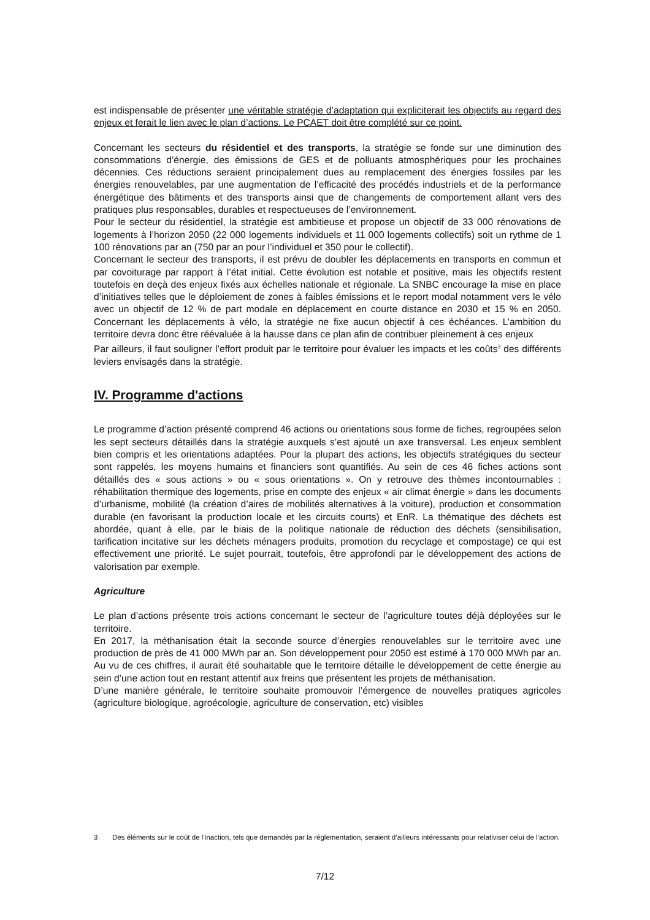est indispensable de présenter une véritable stratégie d’adaptation qui expliciterait les objectifs au regard des enjeux et ferait le lien avec le plan d’actions. Le PCAET doit être complété sur ce point.
Concernant les secteurs du résidentiel et des transports, la stratégie se fonde sur une diminution des consommations d’énergie, des émissions de GES et de polluants atmosphériques pour les prochaines décennies. Ces réductions seraient principalement dues au remplacement des énergies fossiles par les énergies renouvelables, par une augmentation de l’efficacité des procédés industriels et de la performance énergétique des bâtiments et des transports ainsi que de changements de comportement allant vers des pratiques plus responsables, durables et respectueuses de l’environnement.
Pour le secteur du résidentiel, la stratégie est ambitieuse et propose un objectif de 33 000 rénovations de logements à l’horizon 2050 (22 000 logements individuels et 11 000 logements collectifs) soit un rythme de 1 100 rénovations par an (750 par an pour l’individuel et 350 pour le collectif).
Concernant le secteur des transports, il est prévu de doubler les déplacements en transports en commun et par covoiturage par rapport à l’état initial. Cette évolution est notable et positive, mais les objectifs restent toutefois en deçà des enjeux fixés aux échelles nationale et régionale. La SNBC encourage la mise en place d’initiatives telles que le déploiement de zones à faibles émissions et le report modal notamment vers le vélo avec un objectif de 12 % de part modale en déplacement en courte distance en 2030 et 15 % en 2050. Concernant les déplacements à vélo, la stratégie ne fixe aucun objectif à ces échéances. L’ambition du territoire devra donc être réévaluée à la hausse dans ce plan afin de contribuer pleinement à ces enjeux
Par ailleurs, il faut souligner l’effort produit par le territoire pour évaluer les impacts et les coûts<sup>3</sup> des différents leviers envisagés dans la stratégie.
IV. Programme d'actions
Le programme d’action présenté comprend 46 actions ou orientations sous forme de fiches, regroupées selon les sept secteurs détaillés dans la stratégie auxquels s’est ajouté un axe transversal. Les enjeux semblent bien compris et les orientations adaptées. Pour la plupart des actions, les objectifs stratégiques du secteur sont rappelés, les moyens humains et financiers sont quantifiés. Au sein de ces 46 fiches actions sont détaillés des « sous actions » ou « sous orientations ». On y retrouve des thèmes incontournables : réhabilitation thermique des logements, prise en compte des enjeux « air climat énergie » dans les documents d’urbanisme, mobilité (la création d’aires de mobilités alternatives à la voiture), production et consommation durable (en favorisant la production locale et les circuits courts) et EnR. La thématique des déchets est abordée, quant à elle, par le biais de la politique nationale de réduction des déchets (sensibilisation, tarification incitative sur les déchets ménagers produits, promotion du recyclage et compostage) ce qui est effectivement une priorité. Le sujet pourrait, toutefois, être approfondi par le développement des actions de valorisation par exemple.
Agriculture
Le plan d’actions présente trois actions concernant le secteur de l’agriculture toutes déjà déployées sur le territoire.
En 2017, la méthanisation était la seconde source d’énergies renouvelables sur le territoire avec une production de près de 41 000 MWh par an. Son développement pour 2050 est estimé à 170 000 MWh par an. Au vu de ces chiffres, il aurait été souhaitable que le territoire détaille le développement de cette énergie au sein d’une action tout en restant attentif aux freins que présentent les projets de méthanisation.
D’une manière générale, le territoire souhaite promouvoir l’émergence de nouvelles pratiques agricoles (agriculture biologique, agroécologie, agriculture de conservation, etc) visibles
3 Des éléments sur le coût de l’inaction, tels que demandés par la réglementation, seraient d’ailleurs intéressants pour relativiser celui de l’action.
7/12